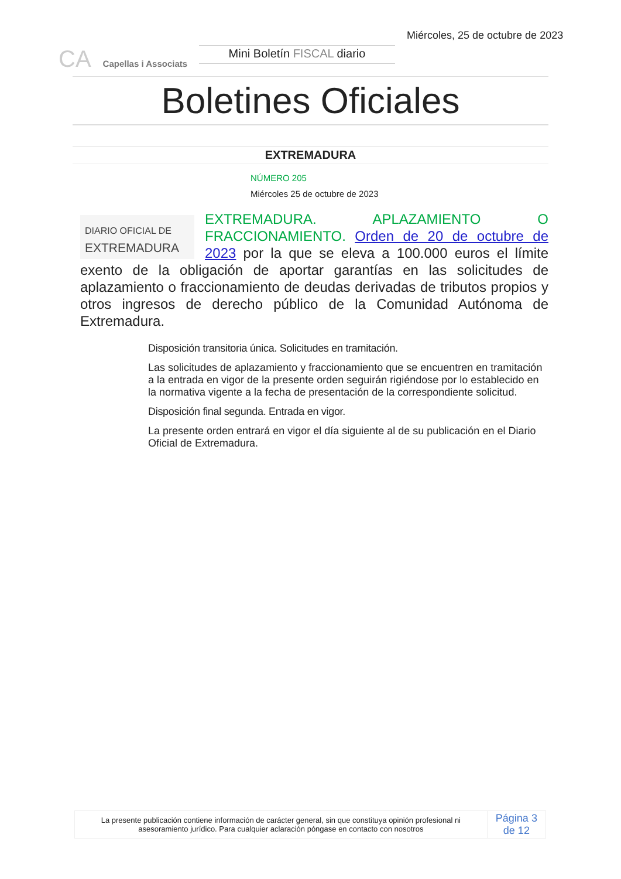CA Capellas i Associats
Mini Boletín FISCAL diario
Miércoles, 25 de octubre de 2023
Boletines Oficiales
EXTREMADURA
NÚMERO 205
Miércoles 25 de octubre de 2023
DIARIO OFICIAL DE
EXTREMADURA
EXTREMADURA. APLAZAMIENTO O FRACCIONAMIENTO. Orden de 20 de octubre de 2023 por la que se eleva a 100.000 euros el límite exento de la obligación de aportar garantías en las solicitudes de aplazamiento o fraccionamiento de deudas derivadas de tributos propios y otros ingresos de derecho público de la Comunidad Autónoma de Extremadura.
Disposición transitoria única. Solicitudes en tramitación.
Las solicitudes de aplazamiento y fraccionamiento que se encuentren en tramitación a la entrada en vigor de la presente orden seguirán rigiéndose por lo establecido en la normativa vigente a la fecha de presentación de la correspondiente solicitud.
Disposición final segunda. Entrada en vigor.
La presente orden entrará en vigor el día siguiente al de su publicación en el Diario Oficial de Extremadura.
| La presente publicación contiene información de carácter general, sin que constituya opinión profesional ni asesoramiento jurídico. Para cualquier aclaración póngase en contacto con nosotros | Página 3 de 12 |